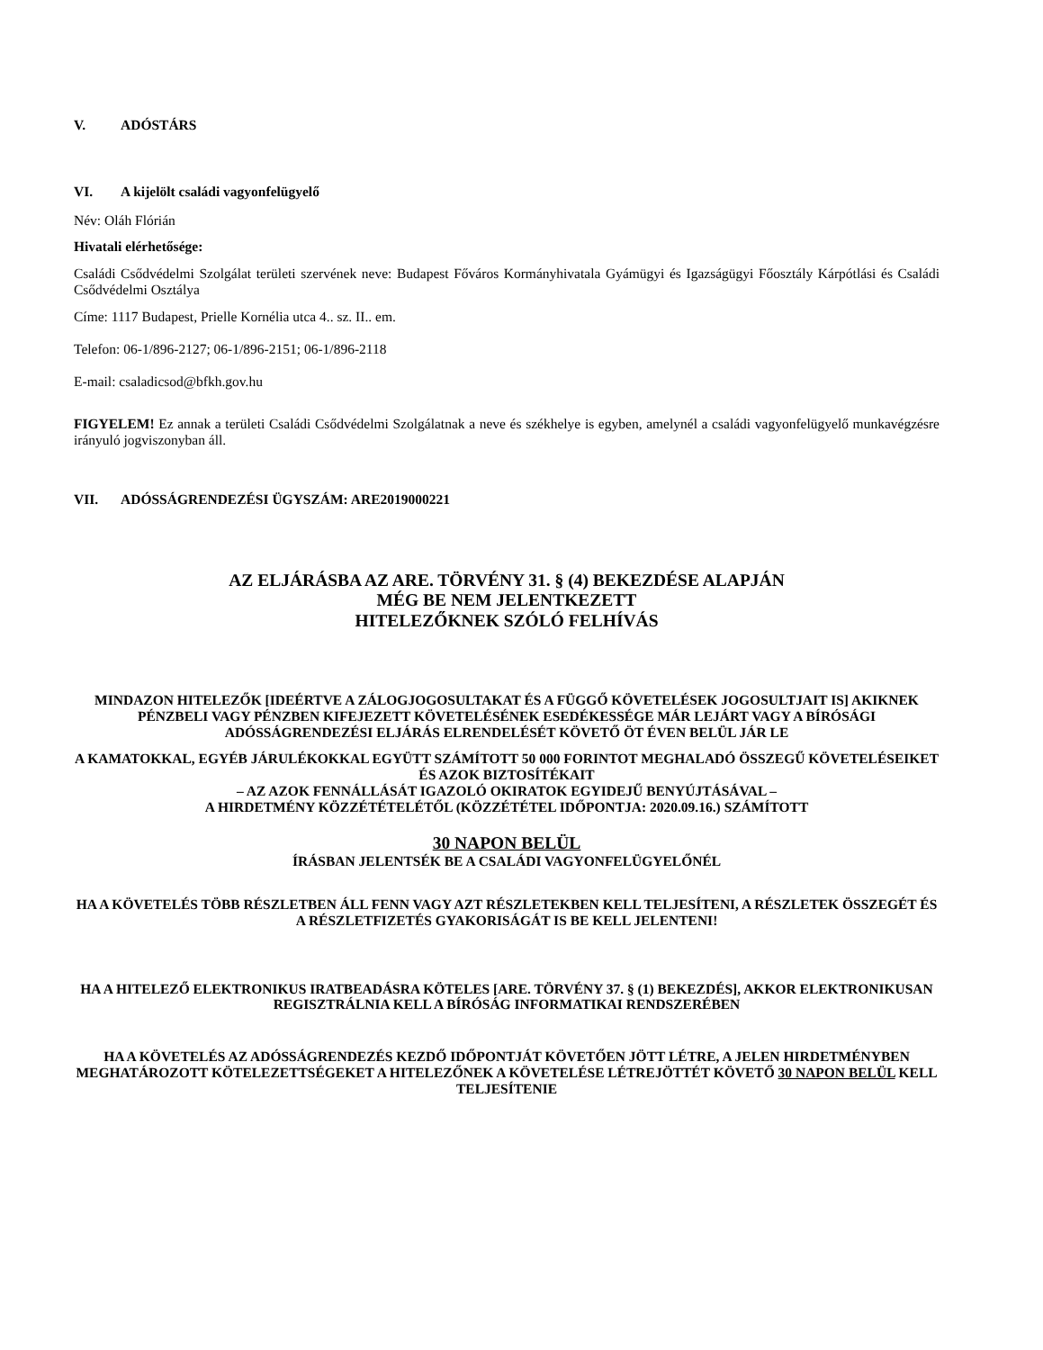V. ADÓSTÁRS
VI. A kijelölt családi vagyonfelügyelő
Név: Oláh Flórián
Hivatali elérhetősége:
Családi Csődvédelmi Szolgálat területi szervének neve: Budapest Főváros Kormányhivatala Gyámügyi és Igazságügyi Főosztály Kárpótlási és Családi Csődvédelmi Osztálya
Címe: 1117 Budapest, Prielle Kornélia utca 4.. sz. II.. em.
Telefon: 06-1/896-2127; 06-1/896-2151; 06-1/896-2118
E-mail: csaladicsod@bfkh.gov.hu
FIGYELEM! Ez annak a területi Családi Csődvédelmi Szolgálatnak a neve és székhelye is egyben, amelynél a családi vagyonfelügyelő munkavégzésre irányuló jogviszonyban áll.
VII. ADÓSSÁGRENDEZÉSI ÜGYSZÁM: ARE2019000221
AZ ELJÁRÁSBA AZ ARE. TÖRVÉNY 31. § (4) BEKEZDÉSE ALAPJÁN
MÉG BE NEM JELENTKEZETT
HITELEZŐKNEK SZÓLÓ FELHÍVÁS
MINDAZON HITELEZŐK [IDEÉRTVE A ZÁLOGJOGOSULTAKAT ÉS A FÜGGŐ KÖVETELÉSEK JOGOSULTJAIT IS] AKIKNEK PÉNZBELI VAGY PÉNZBEN KIFEJEZETT KÖVETELÉSÉNEK ESEDÉKESSÉGE MÁR LEJÁRT VAGY A BÍRÓSÁGI ADÓSSÁGRENDEZÉSI ELJÁRÁS ELRENDELÉSÉT KÖVETŐ ÖT ÉVEN BELÜL JÁR LE
A KAMATOKKAL, EGYÉB JÁRULÉKOKKAL EGYÜTT SZÁMÍTOTT 50 000 FORINTOT MEGHALADÓ ÖSSZEGŰ KÖVETELÉSEIKET ÉS AZOK BIZTOSÍTÉKAIT
– AZ AZOK FENNÁLLÁSÁT IGAZOLÓ OKIRATOK EGYIDEJŰ BENYÚJTÁSÁVAL –
A HIRDETMÉNY KÖZZÉTÉTELÉTŐL (KÖZZÉTÉTEL IDŐPONTJA: 2020.09.16.) SZÁMÍTOTT
30 NAPON BELÜL
ÍRÁSBAN JELENTSÉK BE A CSALÁDI VAGYONFELÜGYELŐNÉL
HA A KÖVETELÉS TÖBB RÉSZLETBEN ÁLL FENN VAGY AZT RÉSZLETEKBEN KELL TELJESÍTENI, A RÉSZLETEK ÖSSZEGÉT ÉS A RÉSZLETFIZETÉS GYAKORISÁGÁT IS BE KELL JELENTENI!
HA A HITELEZŐ ELEKTRONIKUS IRATBEADÁSRA KÖTELES [ARE. TÖRVÉNY 37. § (1) BEKEZDÉS], AKKOR ELEKTRONIKUSAN REGISZTRÁLNIA KELL A BÍRÓSÁG INFORMATIKAI RENDSZERÉBEN
HA A KÖVETELÉS AZ ADÓSSÁGRENDEZÉS KEZDŐ IDŐPONTJÁT KÖVETŐEN JÖTT LÉTRE, A JELEN HIRDETMÉNYBEN MEGHATÁROZOTT KÖTELEZETTSÉGEKET A HITELEZŐNEK A KÖVETELÉSE LÉTREJÖTTÉT KÖVETŐ 30 NAPON BELÜL KELL TELJESÍTENIE